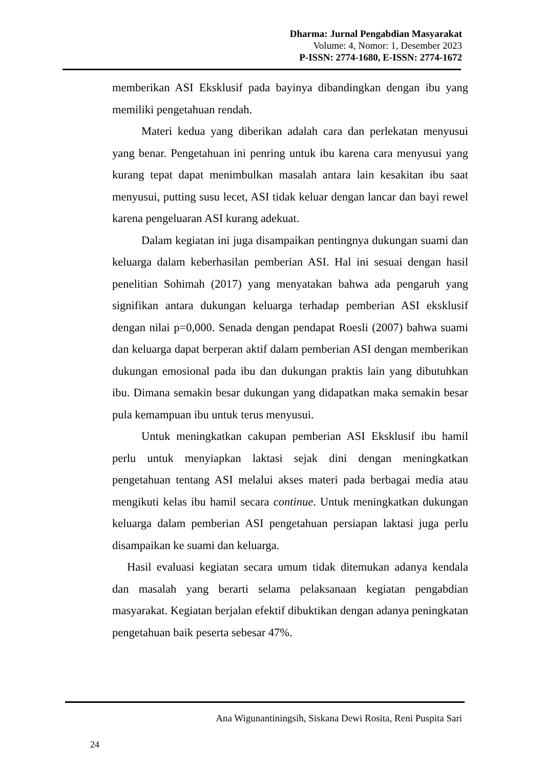Dharma: Jurnal Pengabdian Masyarakat
Volume: 4, Nomor: 1, Desember 2023
P-ISSN: 2774-1680, E-ISSN: 2774-1672
memberikan ASI Eksklusif pada bayinya dibandingkan dengan ibu yang memiliki pengetahuan rendah.
Materi kedua yang diberikan adalah cara dan perlekatan menyusui yang benar. Pengetahuan ini penring untuk ibu karena cara menyusui yang kurang tepat dapat menimbulkan masalah antara lain kesakitan ibu saat menyusui, putting susu lecet, ASI tidak keluar dengan lancar dan bayi rewel karena pengeluaran ASI kurang adekuat.
Dalam kegiatan ini juga disampaikan pentingnya dukungan suami dan keluarga dalam keberhasilan pemberian ASI. Hal ini sesuai dengan hasil penelitian Sohimah (2017) yang menyatakan bahwa ada pengaruh yang signifikan antara dukungan keluarga terhadap pemberian ASI eksklusif dengan nilai p=0,000. Senada dengan pendapat Roesli (2007) bahwa suami dan keluarga dapat berperan aktif dalam pemberian ASI dengan memberikan dukungan emosional pada ibu dan dukungan praktis lain yang dibutuhkan ibu. Dimana semakin besar dukungan yang didapatkan maka semakin besar pula kemampuan ibu untuk terus menyusui.
Untuk meningkatkan cakupan pemberian ASI Eksklusif ibu hamil perlu untuk menyiapkan laktasi sejak dini dengan meningkatkan pengetahuan tentang ASI melalui akses materi pada berbagai media atau mengikuti kelas ibu hamil secara continue. Untuk meningkatkan dukungan keluarga dalam pemberian ASI pengetahuan persiapan laktasi juga perlu disampaikan ke suami dan keluarga.
Hasil evaluasi kegiatan secara umum tidak ditemukan adanya kendala dan masalah yang berarti selama pelaksanaan kegiatan pengabdian masyarakat. Kegiatan berjalan efektif dibuktikan dengan adanya peningkatan pengetahuan baik peserta sebesar 47%.
Ana Wigunantiningsih, Siskana Dewi Rosita, Reni Puspita Sari
24